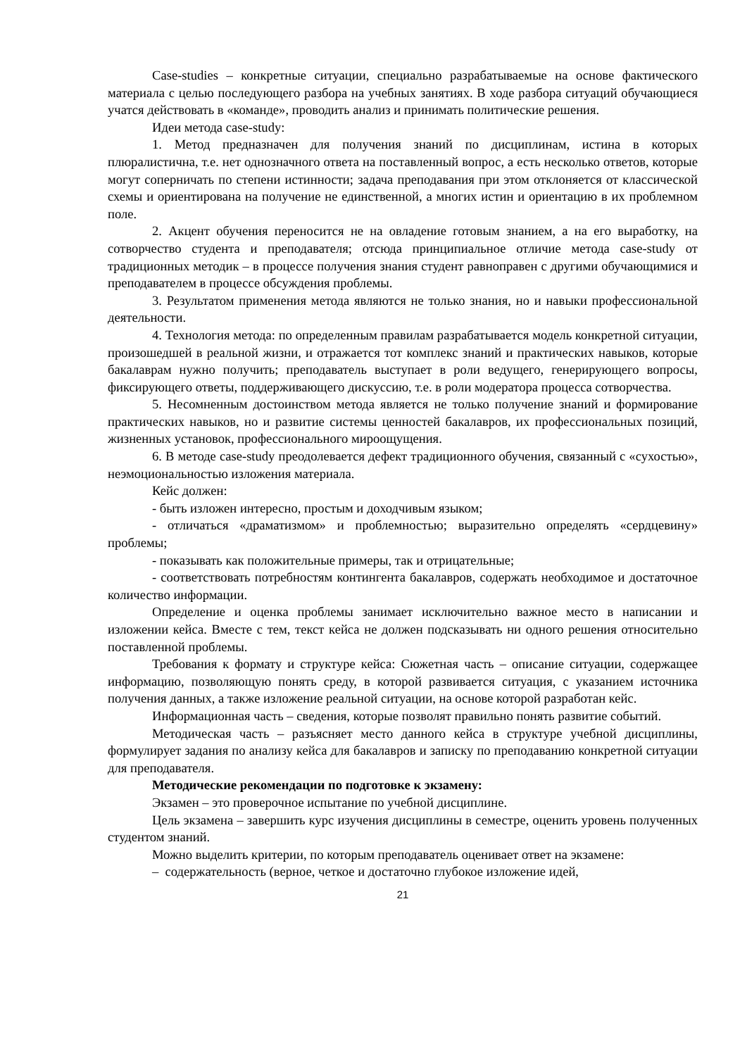Case-studies – конкретные ситуации, специально разрабатываемые на основе фактического материала с целью последующего разбора на учебных занятиях. В ходе разбора ситуаций обучающиеся учатся действовать в «команде», проводить анализ и принимать политические решения.
Идеи метода case-study:
1. Метод предназначен для получения знаний по дисциплинам, истина в которых плюралистична, т.е. нет однозначного ответа на поставленный вопрос, а есть несколько ответов, которые могут соперничать по степени истинности; задача преподавания при этом отклоняется от классической схемы и ориентирована на получение не единственной, а многих истин и ориентацию в их проблемном поле.
2. Акцент обучения переносится не на овладение готовым знанием, а на его выработку, на сотворчество студента и преподавателя; отсюда принципиальное отличие метода case-study от традиционных методик – в процессе получения знания студент равноправен с другими обучающимися и преподавателем в процессе обсуждения проблемы.
3. Результатом применения метода являются не только знания, но и навыки профессиональной деятельности.
4. Технология метода: по определенным правилам разрабатывается модель конкретной ситуации, произошедшей в реальной жизни, и отражается тот комплекс знаний и практических навыков, которые бакалаврам нужно получить; преподаватель выступает в роли ведущего, генерирующего вопросы, фиксирующего ответы, поддерживающего дискуссию, т.е. в роли модератора процесса сотворчества.
5. Несомненным достоинством метода является не только получение знаний и формирование практических навыков, но и развитие системы ценностей бакалавров, их профессиональных позиций, жизненных установок, профессионального мироощущения.
6. В методе case-study преодолевается дефект традиционного обучения, связанный с «сухостью», неэмоциональностью изложения материала.
Кейс должен:
- быть изложен интересно, простым и доходчивым языком;
- отличаться «драматизмом» и проблемностью; выразительно определять «сердцевину» проблемы;
- показывать как положительные примеры, так и отрицательные;
- соответствовать потребностям контингента бакалавров, содержать необходимое и достаточное количество информации.
Определение и оценка проблемы занимает исключительно важное место в написании и изложении кейса. Вместе с тем, текст кейса не должен подсказывать ни одного решения относительно поставленной проблемы.
Требования к формату и структуре кейса: Сюжетная часть – описание ситуации, содержащее информацию, позволяющую понять среду, в которой развивается ситуация, с указанием источника получения данных, а также изложение реальной ситуации, на основе которой разработан кейс.
Информационная часть – сведения, которые позволят правильно понять развитие событий.
Методическая часть – разъясняет место данного кейса в структуре учебной дисциплины, формулирует задания по анализу кейса для бакалавров и записку по преподаванию конкретной ситуации для преподавателя.
Методические рекомендации по подготовке к экзамену:
Экзамен – это проверочное испытание по учебной дисциплине.
Цель экзамена – завершить курс изучения дисциплины в семестре, оценить уровень полученных студентом знаний.
Можно выделить критерии, по которым преподаватель оценивает ответ на экзамене:
– содержательность (верное, четкое и достаточно глубокое изложение идей,
21